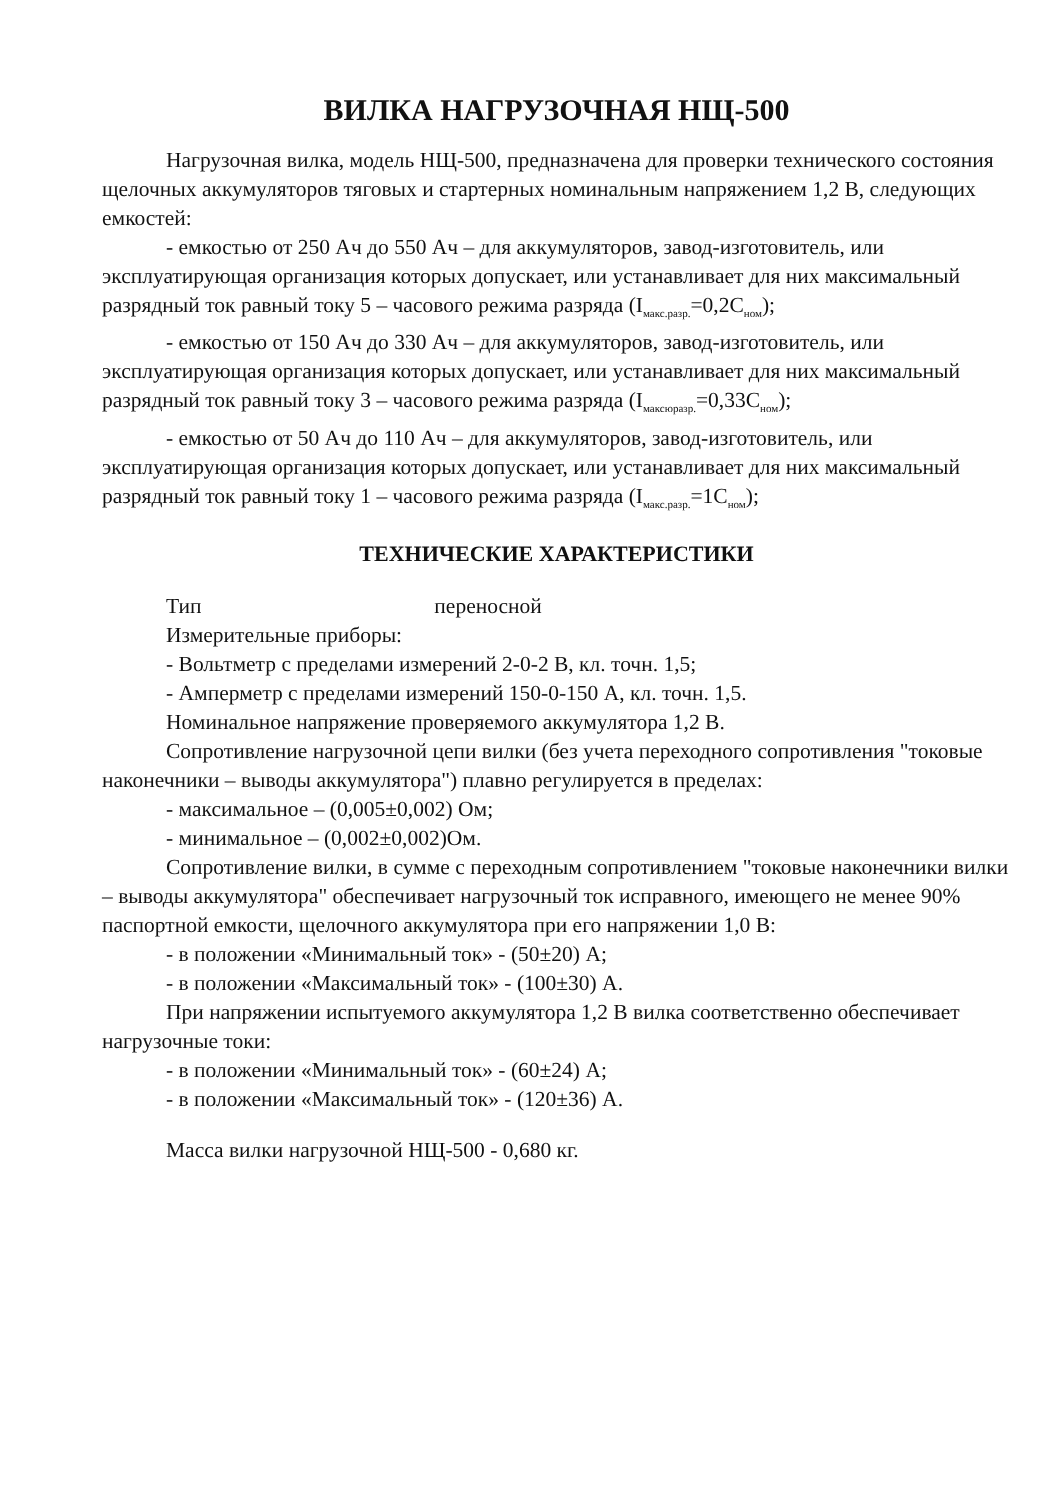ВИЛКА НАГРУЗОЧНАЯ НЩ-500
Нагрузочная вилка, модель НЩ-500, предназначена для проверки технического состояния щелочных аккумуляторов тяговых и стартерных номинальным напряжением 1,2 В, следующих емкостей:
- емкостью от 250 Ач до 550 Ач – для аккумуляторов, завод-изготовитель, или эксплуатирующая организация которых допускает, или устанавливает для них максимальный разрядный ток равный току 5 – часового режима разряда (I<sub>макс.разр.</sub>=0,2C<sub>ном</sub>);
- емкостью от 150 Ач до 330 Ач – для аккумуляторов, завод-изготовитель, или эксплуатирующая организация которых допускает, или устанавливает для них максимальный разрядный ток равный току 3 – часового режима разряда (I<sub>максюразр.</sub>=0,33C<sub>ном</sub>);
- емкостью от 50 Ач до 110 Ач – для аккумуляторов, завод-изготовитель, или эксплуатирующая организация которых допускает, или устанавливает для них максимальный разрядный ток равный току 1 – часового режима разряда (I<sub>макс.разр.</sub>=1C<sub>ном</sub>);
ТЕХНИЧЕСКИЕ ХАРАКТЕРИСТИКИ
Тип переносной
Измерительные приборы:
- Вольтметр с пределами измерений 2-0-2 В, кл. точн. 1,5;
- Амперметр с пределами измерений 150-0-150 А, кл. точн. 1,5.
Номинальное напряжение проверяемого аккумулятора 1,2 В.
Сопротивление нагрузочной цепи вилки (без учета переходного сопротивления "токовые наконечники – выводы аккумулятора") плавно регулируется в пределах:
- максимальное – (0,005±0,002) Ом;
- минимальное – (0,002±0,002)Ом.
Сопротивление вилки, в сумме с переходным сопротивлением "токовые наконечники вилки – выводы аккумулятора" обеспечивает нагрузочный ток исправного, имеющего не менее 90% паспортной емкости, щелочного аккумулятора при его напряжении 1,0 В:
- в положении «Минимальный ток» - (50±20) А;
- в положении «Максимальный ток» - (100±30) А.
При напряжении испытуемого аккумулятора 1,2 В вилка соответственно обеспечивает нагрузочные токи:
- в положении «Минимальный ток» - (60±24) А;
- в положении «Максимальный ток» - (120±36) А.
Масса вилки нагрузочной НЩ-500 - 0,680 кг.